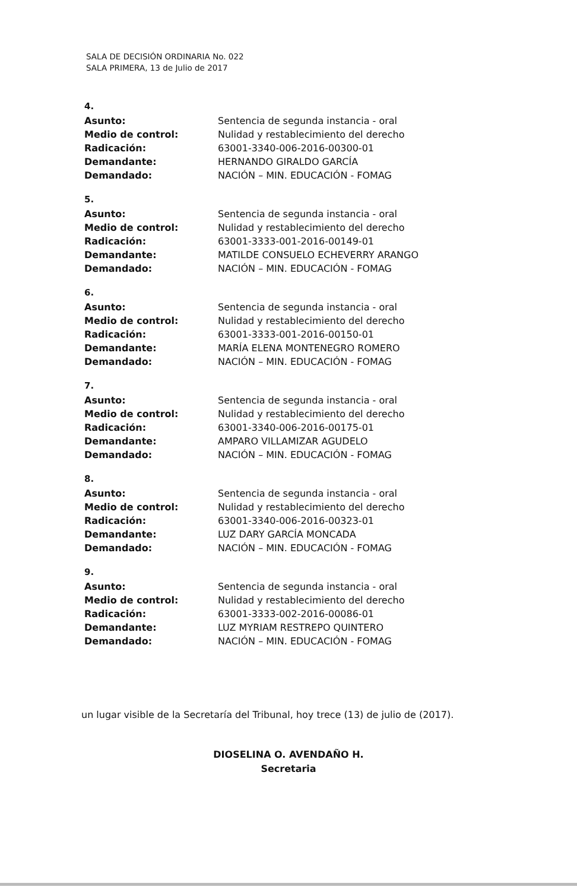SALA DE DECISIÓN ORDINARIA No. 022
SALA PRIMERA, 13 de Julio de 2017
4.
| Asunto: | Sentencia de segunda instancia - oral |
| Medio de control: | Nulidad y restablecimiento del derecho |
| Radicación: | 63001-3340-006-2016-00300-01 |
| Demandante: | HERNANDO GIRALDO GARCÍA |
| Demandado: | NACIÓN – MIN. EDUCACIÓN - FOMAG |
5.
| Asunto: | Sentencia de segunda instancia - oral |
| Medio de control: | Nulidad y restablecimiento del derecho |
| Radicación: | 63001-3333-001-2016-00149-01 |
| Demandante: | MATILDE CONSUELO ECHEVERRY ARANGO |
| Demandado: | NACIÓN – MIN. EDUCACIÓN - FOMAG |
6.
| Asunto: | Sentencia de segunda instancia - oral |
| Medio de control: | Nulidad y restablecimiento del derecho |
| Radicación: | 63001-3333-001-2016-00150-01 |
| Demandante: | MARÍA ELENA MONTENEGRO ROMERO |
| Demandado: | NACIÓN – MIN. EDUCACIÓN - FOMAG |
7.
| Asunto: | Sentencia de segunda instancia - oral |
| Medio de control: | Nulidad y restablecimiento del derecho |
| Radicación: | 63001-3340-006-2016-00175-01 |
| Demandante: | AMPARO VILLAMIZAR AGUDELO |
| Demandado: | NACIÓN – MIN. EDUCACIÓN - FOMAG |
8.
| Asunto: | Sentencia de segunda instancia - oral |
| Medio de control: | Nulidad y restablecimiento del derecho |
| Radicación: | 63001-3340-006-2016-00323-01 |
| Demandante: | LUZ DARY GARCÍA MONCADA |
| Demandado: | NACIÓN – MIN. EDUCACIÓN - FOMAG |
9.
| Asunto: | Sentencia de segunda instancia - oral |
| Medio de control: | Nulidad y restablecimiento del derecho |
| Radicación: | 63001-3333-002-2016-00086-01 |
| Demandante: | LUZ MYRIAM RESTREPO QUINTERO |
| Demandado: | NACIÓN – MIN. EDUCACIÓN - FOMAG |
un lugar visible de la Secretaría del Tribunal, hoy trece (13) de julio de (2017).
DIOSELINA O. AVENDAÑO H.
Secretaria